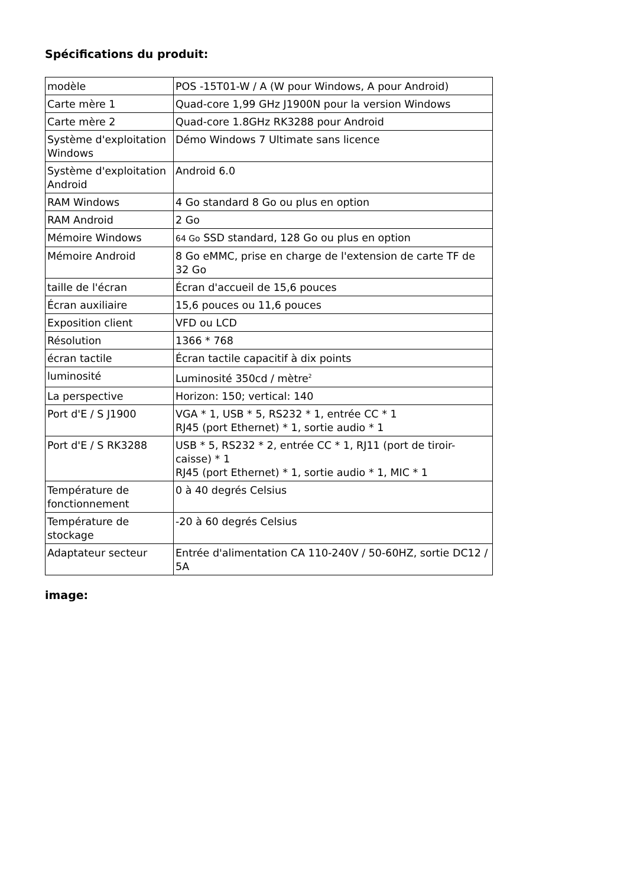Spécifications du produit:
| modèle | POS -15T01-W / A (W pour Windows, A pour Android) |
| Carte mère 1 | Quad-core 1,99 GHz J1900N pour la version Windows |
| Carte mère 2 | Quad-core 1.8GHz RK3288 pour Android |
| Système d'exploitation Windows | Démo Windows 7 Ultimate sans licence |
| Système d'exploitation Android | Android 6.0 |
| RAM Windows | 4 Go standard 8 Go ou plus en option |
| RAM Android | 2 Go |
| Mémoire Windows | 64 Go SSD standard, 128 Go ou plus en option |
| Mémoire Android | 8 Go eMMC, prise en charge de l'extension de carte TF de 32 Go |
| taille de l'écran | Écran d'accueil de 15,6 pouces |
| Écran auxiliaire | 15,6 pouces ou 11,6 pouces |
| Exposition client | VFD ou LCD |
| Résolution | 1366 * 768 |
| écran tactile | Écran tactile capacitif à dix points |
| luminosité | Luminosité 350cd / mètre<sup>2</sup> |
| La perspective | Horizon: 150; vertical: 140 |
| Port d'E / S J1900 | VGA * 1, USB * 5, RS232 * 1, entrée CC * 1 RJ45 (port Ethernet) * 1, sortie audio * 1 |
| Port d'E / S RK3288 | USB * 5, RS232 * 2, entrée CC * 1, RJ11 (port de tiroir-caisse) * 1 RJ45 (port Ethernet) * 1, sortie audio * 1, MIC * 1 |
| Température de fonctionnement | 0 à 40 degrés Celsius |
| Température de stockage | -20 à 60 degrés Celsius |
| Adaptateur secteur | Entrée d'alimentation CA 110-240V / 50-60HZ, sortie DC12 / 5A |
image: